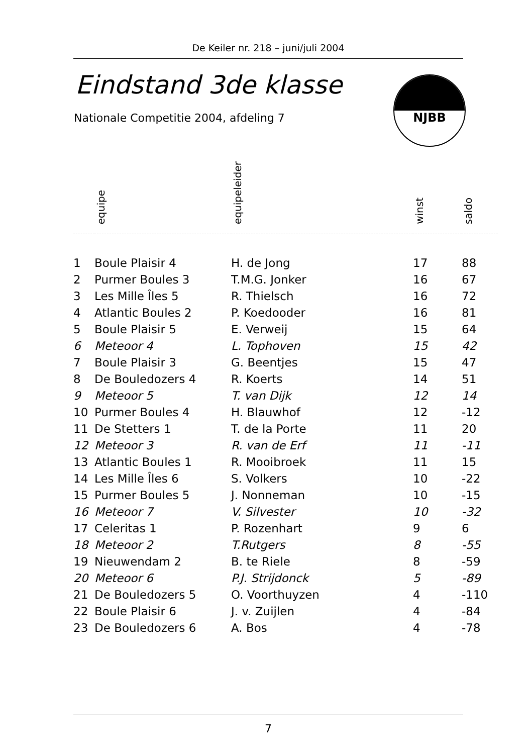De Keiler nr. 218 – juni/juli 2004
Eindstand 3de klasse
Nationale Competitie 2004, afdeling 7
NJBB
| | equipe | equipeleider | winst | saldo |
| --- | --- | --- | --- | --- |
| 1 | Boule Plaisir 4 | H. de Jong | 17 | 88 |
| 2 | Purmer Boules 3 | T.M.G. Jonker | 16 | 67 |
| 3 | Les Mille Îles 5 | R. Thielsch | 16 | 72 |
| 4 | Atlantic Boules 2 | P. Koedooder | 16 | 81 |
| 5 | Boule Plaisir 5 | E. Verweij | 15 | 64 |
| 6 | Meteoor 4 | L. Tophoven | 15 | 42 |
| 7 | Boule Plaisir 3 | G. Beentjes | 15 | 47 |
| 8 | De Bouledozers 4 | R. Koerts | 14 | 51 |
| 9 | Meteoor 5 | T. van Dijk | 12 | 14 |
| 10 | Purmer Boules 4 | H. Blauwhof | 12 | -12 |
| 11 | De Stetters 1 | T. de la Porte | 11 | 20 |
| 12 | Meteoor 3 | R. van de Erf | 11 | -11 |
| 13 | Atlantic Boules 1 | R. Mooibroek | 11 | 15 |
| 14 | Les Mille Îles 6 | S. Volkers | 10 | -22 |
| 15 | Purmer Boules 5 | J. Nonneman | 10 | -15 |
| 16 | Meteoor 7 | V. Silvester | 10 | -32 |
| 17 | Celeritas 1 | P. Rozenhart | 9 | 6 |
| 18 | Meteoor 2 | T.Rutgers | 8 | -55 |
| 19 | Nieuwendam 2 | B. te Riele | 8 | -59 |
| 20 | Meteoor 6 | P.J. Strijdonck | 5 | -89 |
| 21 | De Bouledozers 5 | O. Voorthuyzen | 4 | -110 |
| 22 | Boule Plaisir 6 | J. v. Zuijlen | 4 | -84 |
| 23 | De Bouledozers 6 | A. Bos | 4 | -78 |
7